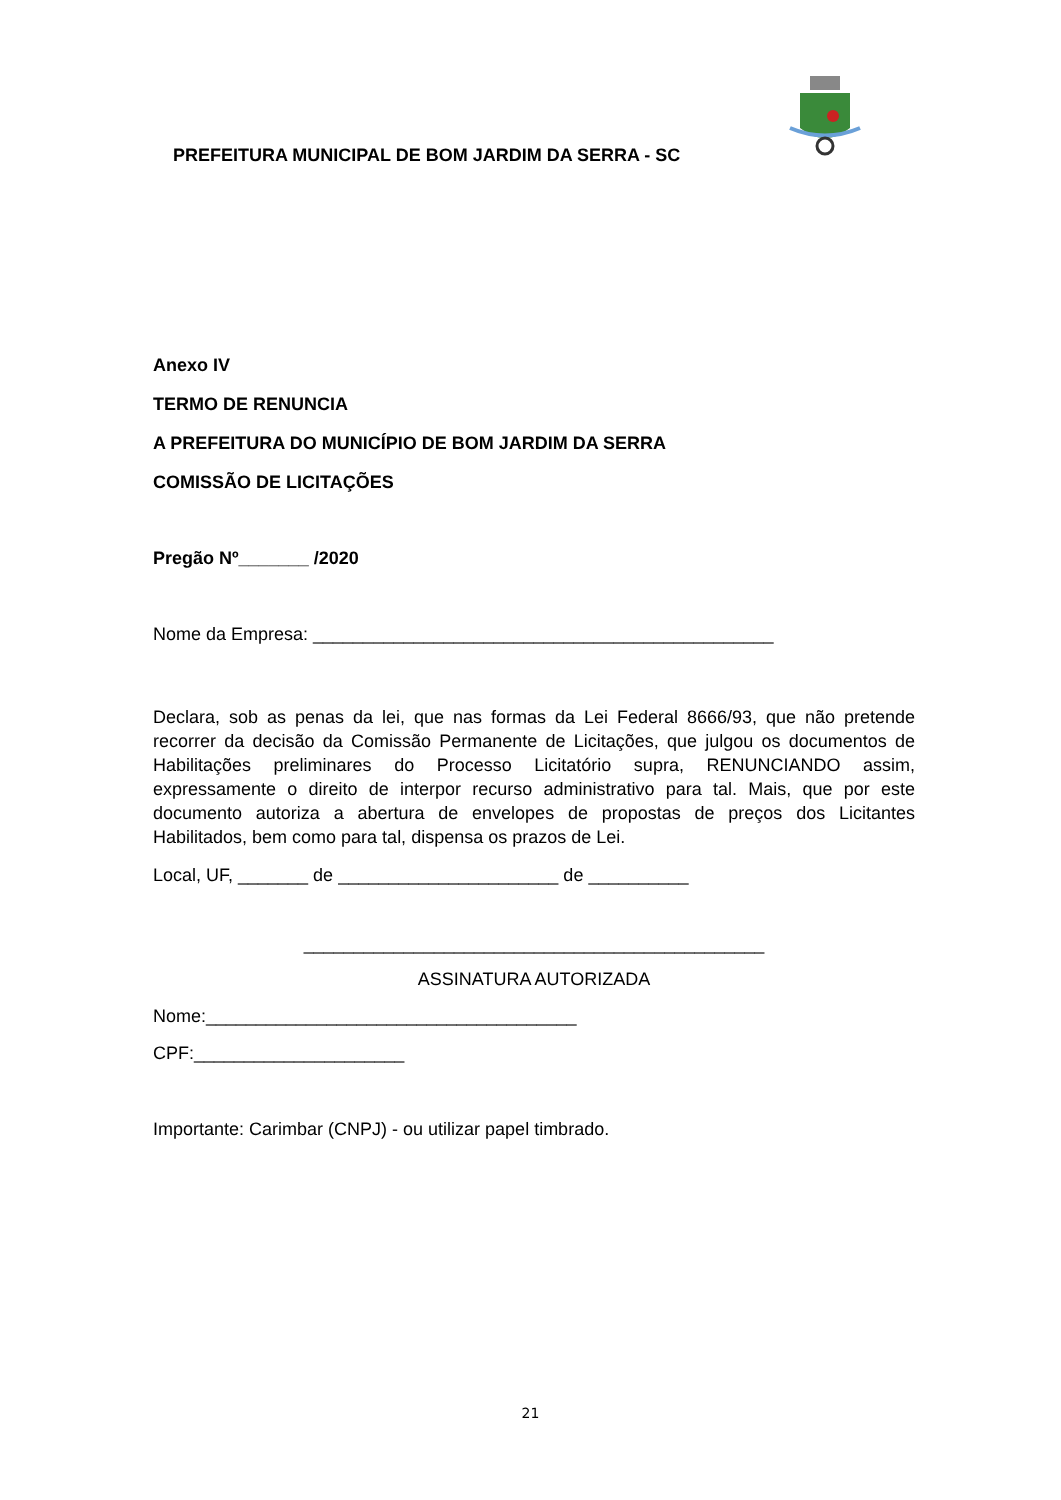PREFEITURA MUNICIPAL DE BOM JARDIM DA SERRA - SC
Anexo IV
TERMO DE RENUNCIA
A PREFEITURA DO MUNICÍPIO DE BOM JARDIM DA SERRA
COMISSÃO DE LICITAÇÕES
Pregão Nº_______ /2020
Nome da Empresa: ______________________________________________
Declara, sob as penas da lei, que nas formas da Lei Federal 8666/93, que não pretende recorrer da decisão da Comissão Permanente de Licitações, que julgou os documentos de Habilitações preliminares do Processo Licitatório supra, RENUNCIANDO assim, expressamente o direito de interpor recurso administrativo para tal. Mais, que por este documento autoriza a abertura de envelopes de propostas de preços dos Licitantes Habilitados, bem como para tal, dispensa os prazos de Lei.
Local, UF, _______ de ______________________ de __________
______________________________________________
ASSINATURA AUTORIZADA
Nome:_____________________________________
CPF:_____________________
Importante: Carimbar (CNPJ) - ou utilizar papel timbrado.
21